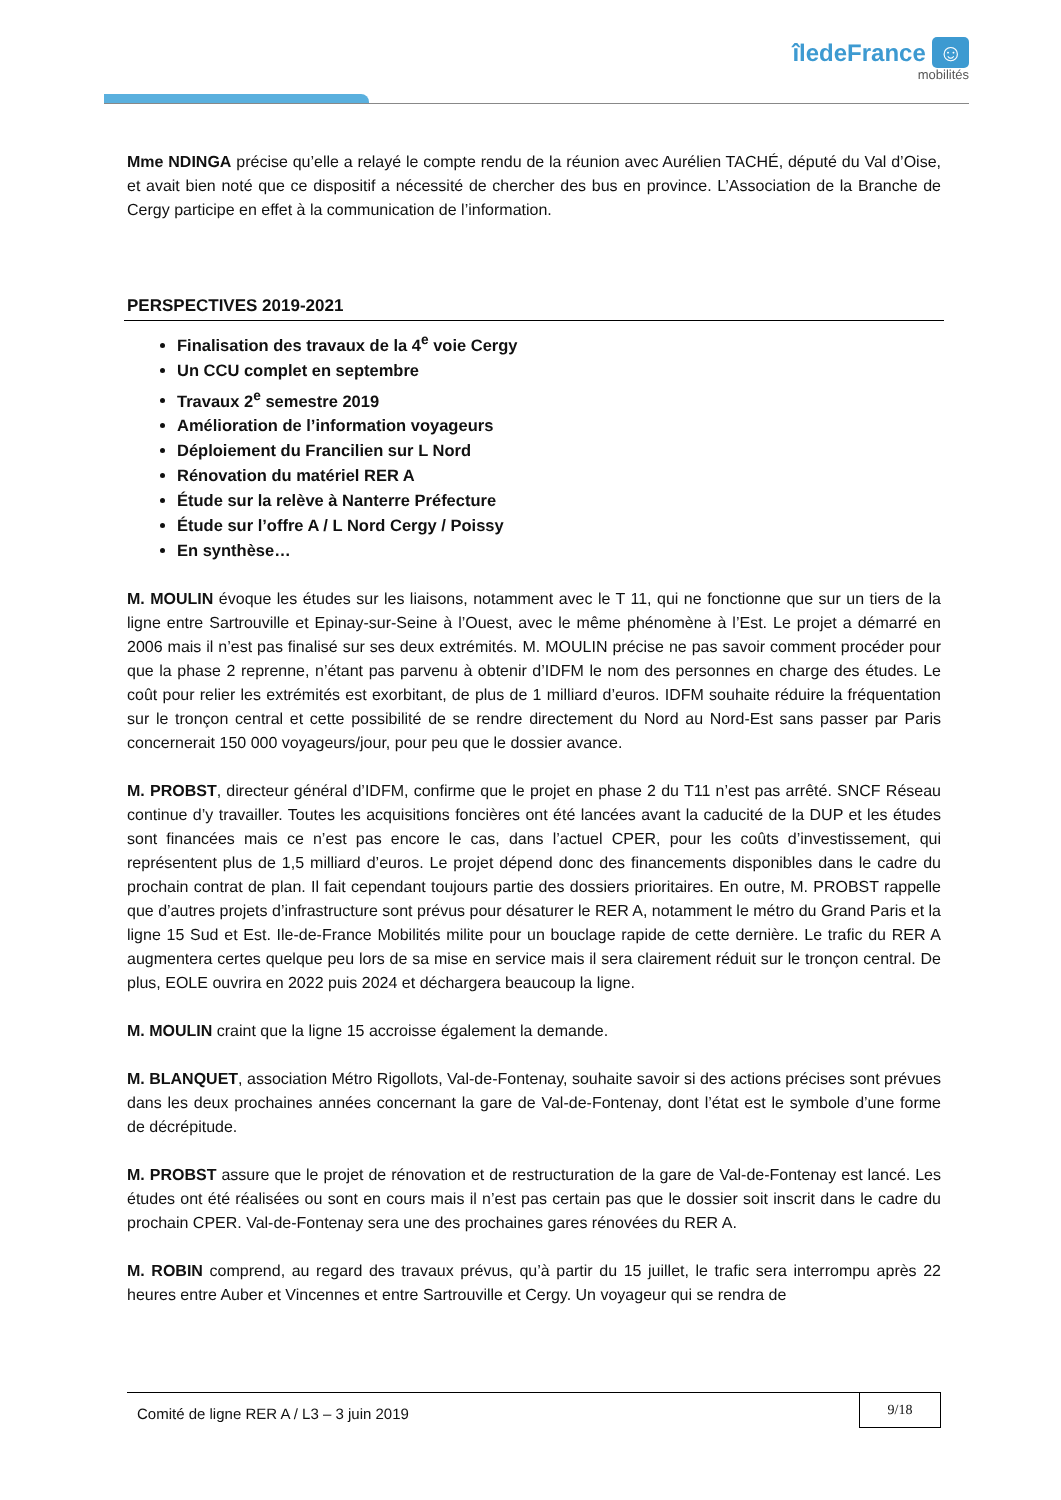îledeFrance ☺
mobilités
Mme NDINGA précise qu’elle a relayé le compte rendu de la réunion avec Aurélien TACHÉ, député du Val d’Oise, et avait bien noté que ce dispositif a nécessité de chercher des bus en province. L’Association de la Branche de Cergy participe en effet à la communication de l’information.
PERSPECTIVES 2019-2021
Finalisation des travaux de la 4<sup>e</sup> voie Cergy
Un CCU complet en septembre
Travaux 2<sup>e</sup> semestre 2019
Amélioration de l’information voyageurs
Déploiement du Francilien sur L Nord
Rénovation du matériel RER A
Étude sur la relève à Nanterre Préfecture
Étude sur l’offre A / L Nord Cergy / Poissy
En synthèse…
M. MOULIN évoque les études sur les liaisons, notamment avec le T 11, qui ne fonctionne que sur un tiers de la ligne entre Sartrouville et Epinay-sur-Seine à l’Ouest, avec le même phénomène à l’Est. Le projet a démarré en 2006 mais il n’est pas finalisé sur ses deux extrémités. M. MOULIN précise ne pas savoir comment procéder pour que la phase 2 reprenne, n’étant pas parvenu à obtenir d’IDFM le nom des personnes en charge des études. Le coût pour relier les extrémités est exorbitant, de plus de 1 milliard d’euros. IDFM souhaite réduire la fréquentation sur le tronçon central et cette possibilité de se rendre directement du Nord au Nord-Est sans passer par Paris concernerait 150 000 voyageurs/jour, pour peu que le dossier avance.
M. PROBST, directeur général d’IDFM, confirme que le projet en phase 2 du T11 n’est pas arrêté. SNCF Réseau continue d’y travailler. Toutes les acquisitions foncières ont été lancées avant la caducité de la DUP et les études sont financées mais ce n’est pas encore le cas, dans l’actuel CPER, pour les coûts d’investissement, qui représentent plus de 1,5 milliard d’euros. Le projet dépend donc des financements disponibles dans le cadre du prochain contrat de plan. Il fait cependant toujours partie des dossiers prioritaires. En outre, M. PROBST rappelle que d’autres projets d’infrastructure sont prévus pour désaturer le RER A, notamment le métro du Grand Paris et la ligne 15 Sud et Est. Ile-de-France Mobilités milite pour un bouclage rapide de cette dernière. Le trafic du RER A augmentera certes quelque peu lors de sa mise en service mais il sera clairement réduit sur le tronçon central. De plus, EOLE ouvrira en 2022 puis 2024 et déchargera beaucoup la ligne.
M. MOULIN craint que la ligne 15 accroisse également la demande.
M. BLANQUET, association Métro Rigollots, Val-de-Fontenay, souhaite savoir si des actions précises sont prévues dans les deux prochaines années concernant la gare de Val-de-Fontenay, dont l’état est le symbole d’une forme de décrépitude.
M. PROBST assure que le projet de rénovation et de restructuration de la gare de Val-de-Fontenay est lancé. Les études ont été réalisées ou sont en cours mais il n’est pas certain pas que le dossier soit inscrit dans le cadre du prochain CPER. Val-de-Fontenay sera une des prochaines gares rénovées du RER A.
M. ROBIN comprend, au regard des travaux prévus, qu’à partir du 15 juillet, le trafic sera interrompu après 22 heures entre Auber et Vincennes et entre Sartrouville et Cergy. Un voyageur qui se rendra de
Comité de ligne RER A / L3 – 3 juin 2019
9/18